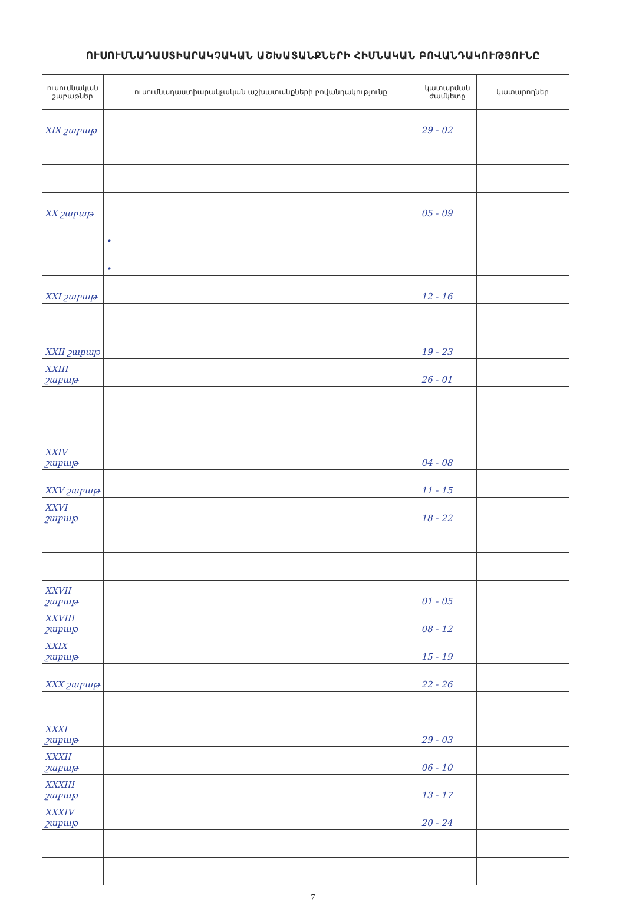ՈՒՍՈՒՄՆԱԴԱՍՏԻԱՐԱԿՉԱԿԱՆ ԱՇԽԱՏԱՆՔՆԵՐԻ ՀԻՄՆԱԿԱՆ ԲՈՎԱՆԴԱԿՈՒԹՅՈՒՆԸ
| ուսումնական շաբաթներ | ուսումնադաստիարակչական աշխատանքների բովանդակությունը | կատարման ժամկետը | կատարողներ |
| --- | --- | --- | --- |
| XIX շաբաթ | | 29 - 02 | |
| XX շաբաթ | | 05 - 09 | |
| | • | | |
| | • | | |
| XXI շաբաթ | | 12 - 16 | |
| XXII շաբաթ | | 19 - 23 | |
| XXIII շաբաթ | | 26 - 01 | |
| XXIV շաբաթ | | 04 - 08 | |
| XXV շաբաթ | | 11 - 15 | |
| XXVI շաբաթ | | 18 - 22 | |
| XXVII շաբաթ | | 01 - 05 | |
| XXVIII շաբաթ | | 08 - 12 | |
| XXIX շաբաթ | | 15 - 19 | |
| XXX շաբաթ | | 22 - 26 | |
| XXXI շաբաթ | | 29 - 03 | |
| XXXII շաբաթ | | 06 - 10 | |
| XXXIII շաբաթ | | 13 - 17 | |
| XXXIV շաբաթ | | 20 - 24 | |
7